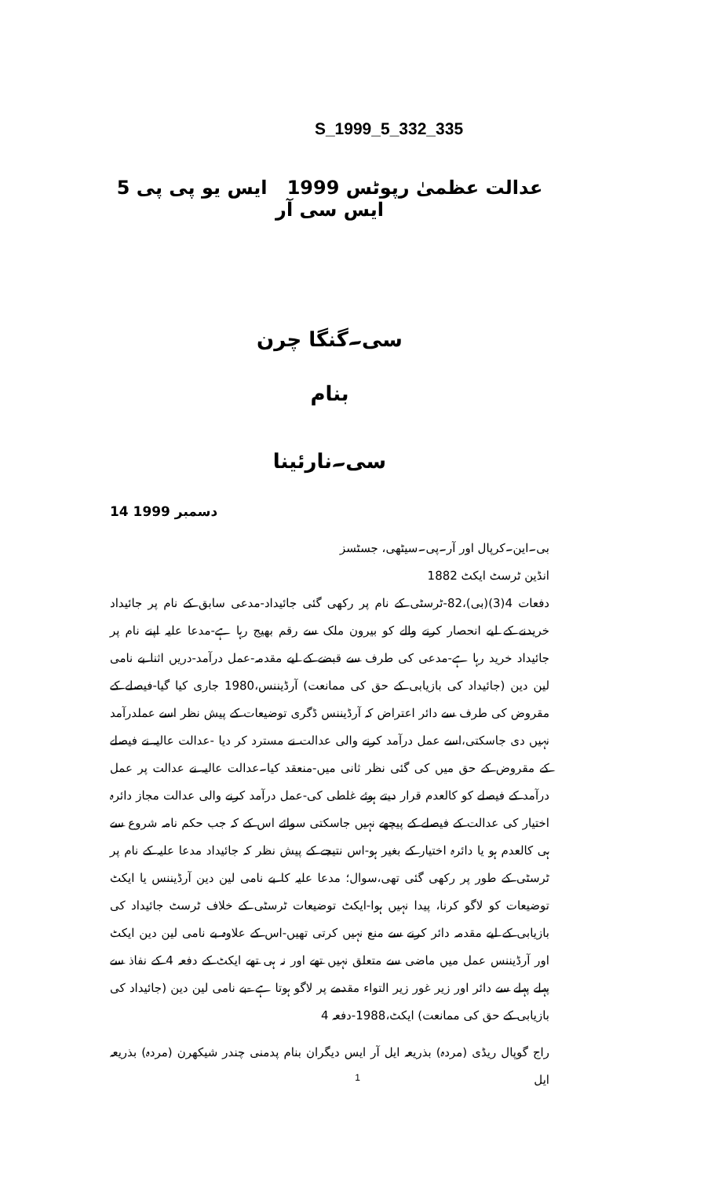S_1999_5_332_335
عدالت عظمیٰ رپوٹس 1999 ایس یو پی پی 5 ایس سی آر
سی۔گنگا چرن
بنام
سی۔نارئینا
14 دسمبر 1999
بی۔این۔کرپال اور آر۔پی۔سیٹھی، جسٹسز
انڈین ٹرسٹ ایکٹ 1882
دفعات 4(3)(بی)،82-ٹرسٹی کے نام پر رکھی گئی جائیداد-مدعی سابق کے نام پر جائیداد خریدنے کے لیے انحصار کرنے والے کو بیرون ملک سے رقم بھیج رہا ہے-مدعا علیہ اپنے نام پر جائیداد خرید رہا ہے-مدعی کی طرف سے قبضے کے لیے مقدمہ-عمل درآمد-دریں اثنا بے نامی لین دین (جائیداد کی بازیابی کے حق کی ممانعت) آرڈیننس،1980 جاری کیا گیا-فیصلے کے مقروض کی طرف سے دائر اعتراض کہ آرڈیننس ڈگری توضیعات کے پیش نظر اسے عملدرآمد نہیں دی جاسکتی،اسے عمل درآمد کرنے والی عدالت نے مسترد کر دیا -عدالت عالیہ نے فیصلے کے مقروض کے حق میں کی گئی نظر ثانی میں-منعقد کیا۔عدالت عالیہ نے عدالت پر عمل درآمد کے فیصلے کو کالعدم قرار دیتے ہوئے غلطی کی-عمل درآمد کرنے والی عدالت مجاز دائرہ اختیار کی عدالت کے فیصلے کے پیچھے نہیں جاسکتی سوائے اس کے کہ جب حکم نامہ شروع سے ہی کالعدم ہو یا دائرہ اختیار کے بغیر ہو-اس نتیجے کے پیش نظر کہ جائیداد مدعا علیہ کے نام پر ٹرسٹی کے طور پر رکھی گئی تھی،سوال؛ مدعا علیہ کا بے نامی لین دین آرڈیننس یا ایکٹ توضیعات کو لاگو کرنا، پیدا نہیں ہوا-ایکٹ توضیعات ٹرسٹی کے خلاف ٹرسٹ جائیداد کی بازیابی کے لیے مقدمہ دائر کرنے سے منع نہیں کرتی تھیں-اس کے علاوہ بے نامی لین دین ایکٹ اور آرڈیننس عمل میں ماضی سے متعلق نہیں تھے اور نہ ہی تھے ایکٹ کے دفعہ 4 کے نفاذ سے پہلے پہلے سے دائر اور زیر غور زیر التواء مقدمے پر لاگو ہوتا ہے -بے نامی لین دین (جائیداد کی بازیابی کے حق کی ممانعت) ایکٹ،1988-دفعہ 4
راج گوپال ریڈی (مردہ) بذریعہ ایل آر ایس دیگران بنام پدمنی چندر شیکھرن (مردہ) بذریعہ ایل
1